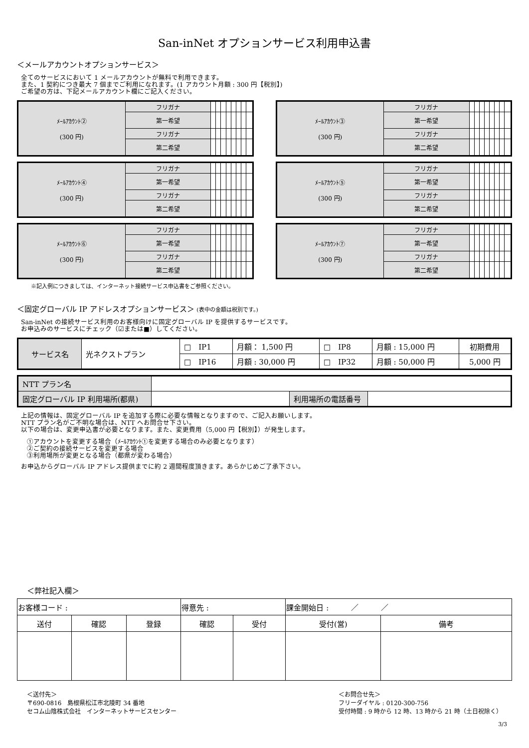San-inNet オプションサービス利用申込書
＜メールアカウントオプションサービス＞
全てのサービスにおいて 1 メールアカウントが無料で利用できます。
また、1 契約につき最大 7 個までご利用になれます。(1 アカウント月額 : 300 円【税別】)
ご希望の方は、下記メールアカウント欄にご記入ください。
| ﾒｰﾙｱｶｳﾝﾄ② (300 円) | フリガナ | | | | | | | | |
| | 第一希望 | | | | | | | | |
| | フリガナ | | | | | | | | |
| | 第二希望 | | | | | | | | |
| ﾒｰﾙｱｶｳﾝﾄ③ (300 円) | フリガナ | | | | | | | | |
| | 第一希望 | | | | | | | | |
| | フリガナ | | | | | | | | |
| | 第二希望 | | | | | | | | |
| ﾒｰﾙｱｶｳﾝﾄ④ (300 円) | フリガナ | | | | | | | | |
| | 第一希望 | | | | | | | | |
| | フリガナ | | | | | | | | |
| | 第二希望 | | | | | | | | |
| ﾒｰﾙｱｶｳﾝﾄ⑤ (300 円) | フリガナ | | | | | | | | |
| | 第一希望 | | | | | | | | |
| | フリガナ | | | | | | | | |
| | 第二希望 | | | | | | | | |
| ﾒｰﾙｱｶｳﾝﾄ⑥ (300 円) | フリガナ | | | | | | | | |
| | 第一希望 | | | | | | | | |
| | フリガナ | | | | | | | | |
| | 第二希望 | | | | | | | | |
| ﾒｰﾙｱｶｳﾝﾄ⑦ (300 円) | フリガナ | | | | | | | | |
| | 第一希望 | | | | | | | | |
| | フリガナ | | | | | | | | |
| | 第二希望 | | | | | | | | |
※記入例につきましては、インターネット接続サービス申込書をご参照ください。
＜固定グローバル IP アドレスオプションサービス＞ (表中の金額は税別です。)
San-inNet の接続サービス利用のお客様向けに固定グローバル IP を提供するサービスです。
お申込みのサービスにチェック（☑または■）してください。
| サービス名 | 光ネクストプラン | □ IP1 | 月額： 1,500 円 | □ IP8 | 月額 : 15,000 円 | 初期費用 |
| | | □ IP16 | 月額 : 30,000 円 | □ IP32 | 月額 : 50,000 円 | 5,000 円 |
| NTT プラン名 | | | |
| 固定グローバル IP 利用場所(都県) | | 利用場所の電話番号 | |
上記の情報は、固定グローバル IP を追加する際に必要な情報となりますので、ご記入お願いします。
NTT プラン名がご不明な場合は、NTT へお問合せ下さい。
以下の場合は、変更申込書が必要となります。また、変更費用（5,000 円【税別】）が発生します。
①アカウントを変更する場合（ﾒｰﾙｱｶｳﾝﾄ①を変更する場合のみ必要となります）
②ご契約の接続サービスを変更する場合
③利用場所が変更となる場合（都県が変わる場合）
お申込からグローバル IP アドレス提供までに約 2 週間程度頂きます。あらかじめご了承下さい。
＜弊社記入欄＞
| お客様コード : | | | 得意先 : | | 課金開始日 : ／ ／ | |
| 送付 | 確認 | 登録 | 確認 | 受付 | 受付(営) | 備考 |
＜送付先＞
〒690-0816　島根県松江市北陵町 34 番地
セコム山陰株式会社　インターネットサービスセンター
＜お問合せ先＞
フリーダイヤル : 0120-300-756
受付時間 : 9 時から 12 時、13 時から 21 時（土日祝除く）
3/3